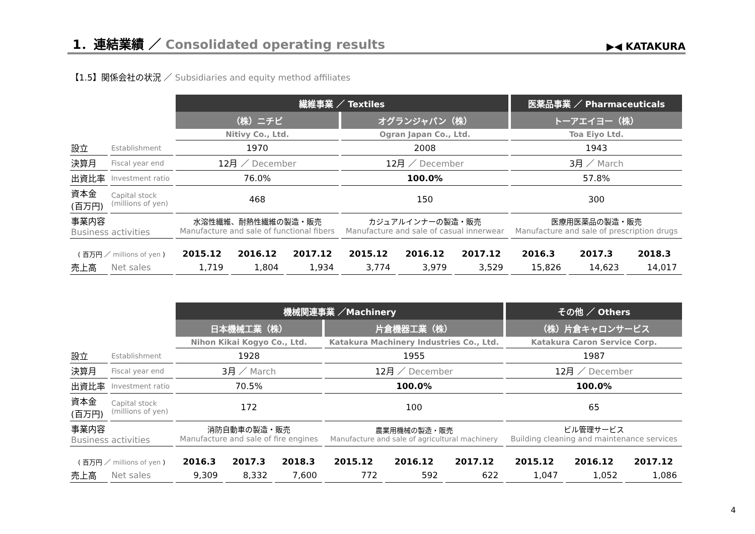1．連結業績 ／ Consolidated operating results
▶◀ KATAKURA
【1.5】関係会社の状況 ／ Subsidiaries and equity method affiliates
| | | 繊維事業 ／ Textiles | | | | | | 医薬品事業 ／ Pharmaceuticals | | |
| | | （株）ニチビ | | | オグランジャパン（株） | | | トーアエイヨー（株） | | |
| | | Nitivy Co., Ltd. | | | Ogran Japan Co., Ltd. | | | Toa Eiyo Ltd. | | |
| 設立 | Establishment | 1970 | | | 2008 | | | 1943 | | |
| 決算月 | Fiscal year end | 12月 ／ December | | | 12月 ／ December | | | 3月 ／ March | | |
| 出資比率 | Investment ratio | 76.0% | | | 100.0% | | | 57.8% | | |
| 資本金 (百万円) | Capital stock (millions of yen) | 468 | | | 150 | | | 300 | | |
| 事業内容 Business activities | | 水溶性繊維、耐熱性繊維の製造・販売 Manufacture and sale of functional fibers | | | カジュアルインナーの製造・販売 Manufacture and sale of casual innerwear | | | 医療用医薬品の製造・販売 Manufacture and sale of prescription drugs | | |
| ( 百万円 ／ millions of yen ) | | 2015.12 | 2016.12 | 2017.12 | 2015.12 | 2016.12 | 2017.12 | 2016.3 | 2017.3 | 2018.3 |
| 売上高 | Net sales | 1,719 | 1,804 | 1,934 | 3,774 | 3,979 | 3,529 | 15,826 | 14,623 | 14,017 |
| | | 機械関連事業 ／Machinery | | | | | | その他 ／ Others | | |
| | | 日本機械工業（株） | | | 片倉機器工業（株） | | | （株）片倉キャロンサービス | | |
| | | Nihon Kikai Kogyo Co., Ltd. | | | Katakura Machinery Industries Co., Ltd. | | | Katakura Caron Service Corp. | | |
| 設立 | Establishment | 1928 | | | 1955 | | | 1987 | | |
| 決算月 | Fiscal year end | 3月 ／ March | | | 12月 ／ December | | | 12月 ／ December | | |
| 出資比率 | Investment ratio | 70.5% | | | 100.0% | | | 100.0% | | |
| 資本金 (百万円) | Capital stock (millions of yen) | 172 | | | 100 | | | 65 | | |
| 事業内容 Business activities | | 消防自動車の製造・販売 Manufacture and sale of fire engines | | | 農業用機械の製造・販売 Manufacture and sale of agricultural machinery | | | ビル管理サービス Building cleaning and maintenance services | | |
| ( 百万円 ／ millions of yen ) | | 2016.3 | 2017.3 | 2018.3 | 2015.12 | 2016.12 | 2017.12 | 2015.12 | 2016.12 | 2017.12 |
| 売上高 | Net sales | 9,309 | 8,332 | 7,600 | 772 | 592 | 622 | 1,047 | 1,052 | 1,086 |
4